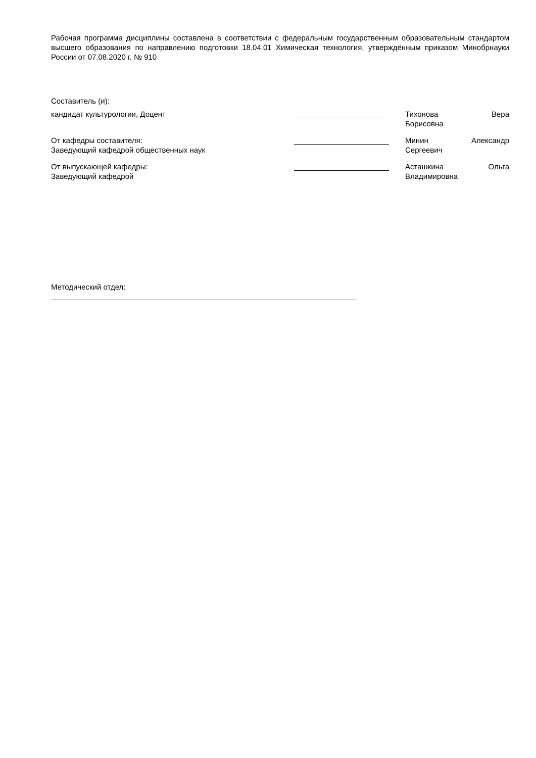Рабочая программа дисциплины составлена в соответствии с федеральным государственным образовательным стандартом высшего образования по направлению подготовки 18.04.01 Химическая технология, утверждённым приказом Минобрнауки России от 07.08.2020 г. № 910
Составитель (и):
кандидат культурологии, Доцент Тихонова Вера
Борисовна
От кафедры составителя:
Заведующий кафедрой общественных наук
Минин Александр
Сергеевич
От выпускающей кафедры:
Заведующий кафедрой
Асташкина Ольга
Владимировна
Методический отдел: